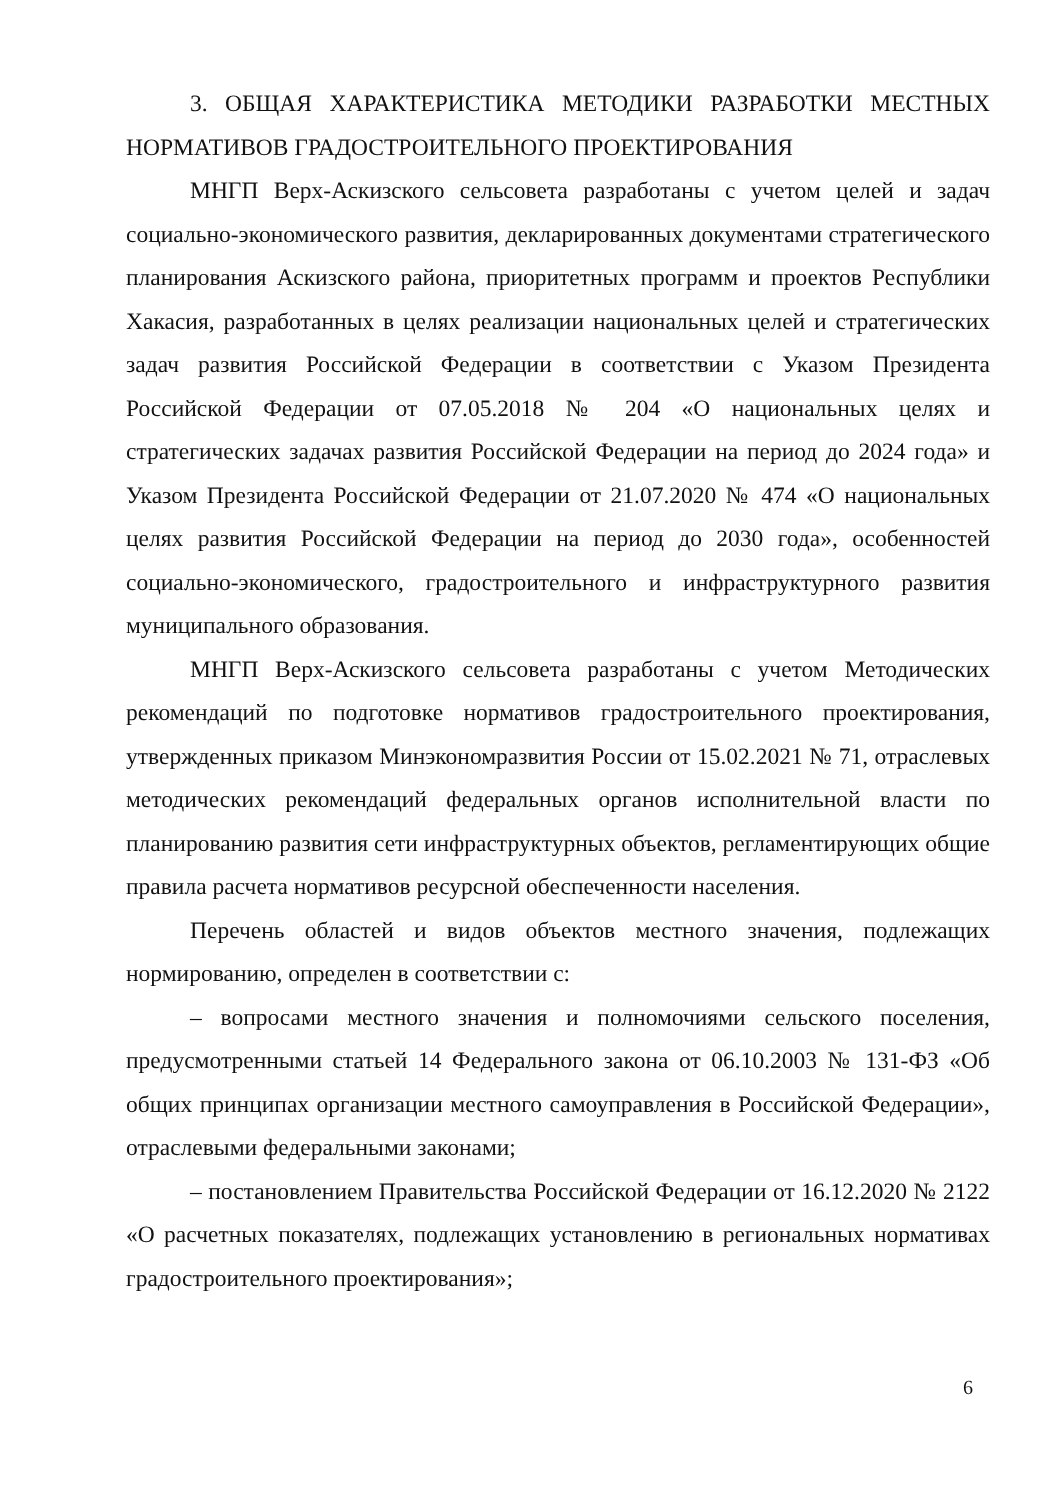3. ОБЩАЯ ХАРАКТЕРИСТИКА МЕТОДИКИ РАЗРАБОТКИ МЕСТНЫХ НОРМАТИВОВ ГРАДОСТРОИТЕЛЬНОГО ПРОЕКТИРОВАНИЯ
МНГП Верх-Аскизского сельсовета разработаны с учетом целей и задач социально-экономического развития, декларированных документами стратегического планирования Аскизского района, приоритетных программ и проектов Республики Хакасия, разработанных в целях реализации национальных целей и стратегических задач развития Российской Федерации в соответствии с Указом Президента Российской Федерации от 07.05.2018 № 204 «О национальных целях и стратегических задачах развития Российской Федерации на период до 2024 года» и Указом Президента Российской Федерации от 21.07.2020 № 474 «О национальных целях развития Российской Федерации на период до 2030 года», особенностей социально-экономического, градостроительного и инфраструктурного развития муниципального образования.
МНГП Верх-Аскизского сельсовета разработаны с учетом Методических рекомендаций по подготовке нормативов градостроительного проектирования, утвержденных приказом Минэкономразвития России от 15.02.2021 № 71, отраслевых методических рекомендаций федеральных органов исполнительной власти по планированию развития сети инфраструктурных объектов, регламентирующих общие правила расчета нормативов ресурсной обеспеченности населения.
Перечень областей и видов объектов местного значения, подлежащих нормированию, определен в соответствии с:
– вопросами местного значения и полномочиями сельского поселения, предусмотренными статьей 14 Федерального закона от 06.10.2003 № 131-ФЗ «Об общих принципах организации местного самоуправления в Российской Федерации», отраслевыми федеральными законами;
– постановлением Правительства Российской Федерации от 16.12.2020 № 2122 «О расчетных показателях, подлежащих установлению в региональных нормативах градостроительного проектирования»;
6